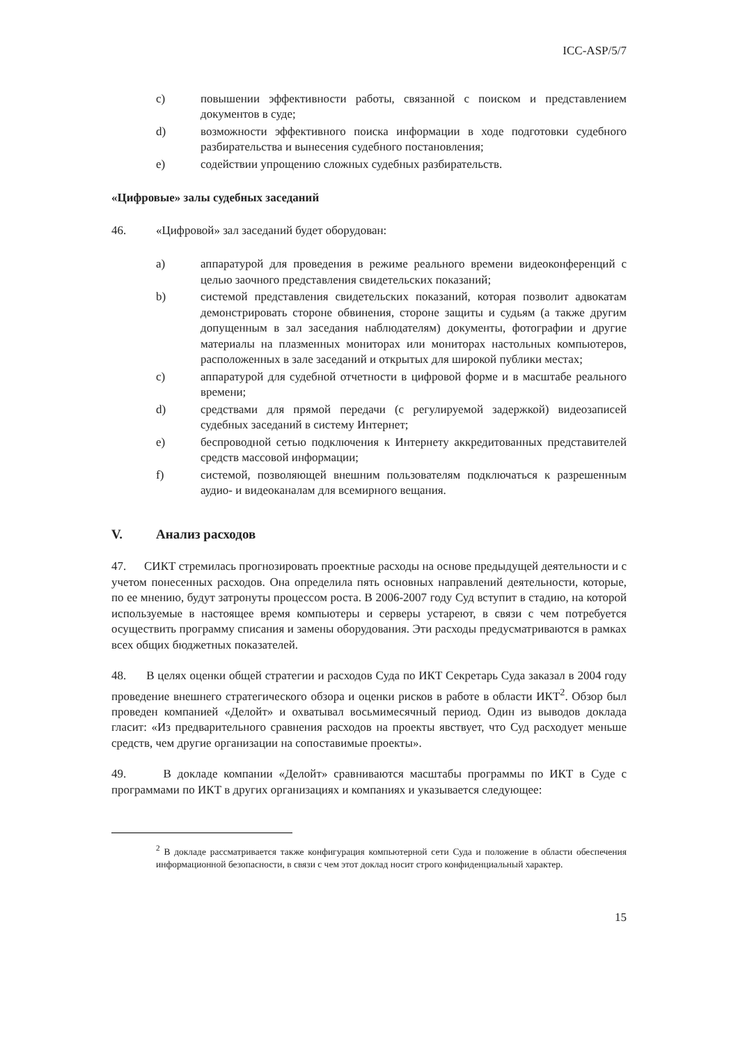ICC-ASP/5/7
c) повышении эффективности работы, связанной с поиском и представлением документов в суде;
d) возможности эффективного поиска информации в ходе подготовки судебного разбирательства и вынесения судебного постановления;
e) содействии упрощению сложных судебных разбирательств.
«Цифровые» залы судебных заседаний
46. «Цифровой» зал заседаний будет оборудован:
a) аппаратурой для проведения в режиме реального времени видеоконференций с целью заочного представления свидетельских показаний;
b) системой представления свидетельских показаний, которая позволит адвокатам демонстрировать стороне обвинения, стороне защиты и судьям (а также другим допущенным в зал заседания наблюдателям) документы, фотографии и другие материалы на плазменных мониторах или мониторах настольных компьютеров, расположенных в зале заседаний и открытых для широкой публики местах;
c) аппаратурой для судебной отчетности в цифровой форме и в масштабе реального времени;
d) средствами для прямой передачи (с регулируемой задержкой) видеозаписей судебных заседаний в систему Интернет;
e) беспроводной сетью подключения к Интернету аккредитованных представителей средств массовой информации;
f) системой, позволяющей внешним пользователям подключаться к разрешенным аудио- и видеоканалам для всемирного вещания.
V. Анализ расходов
47. СИКТ стремилась прогнозировать проектные расходы на основе предыдущей деятельности и с учетом понесенных расходов. Она определила пять основных направлений деятельности, которые, по ее мнению, будут затронуты процессом роста. В 2006-2007 году Суд вступит в стадию, на которой используемые в настоящее время компьютеры и серверы устареют, в связи с чем потребуется осуществить программу списания и замены оборудования. Эти расходы предусматриваются в рамках всех общих бюджетных показателей.
48. В целях оценки общей стратегии и расходов Суда по ИКТ Секретарь Суда заказал в 2004 году проведение внешнего стратегического обзора и оценки рисков в работе в области ИКТ<sup>2</sup>. Обзор был проведен компанией «Делойт» и охватывал восьмимесячный период. Один из выводов доклада гласит: «Из предварительного сравнения расходов на проекты явствует, что Суд расходует меньше средств, чем другие организации на сопоставимые проекты».
49. В докладе компании «Делойт» сравниваются масштабы программы по ИКТ в Суде с программами по ИКТ в других организациях и компаниях и указывается следующее:
<sup>2</sup> В докладе рассматривается также конфигурация компьютерной сети Суда и положение в области обеспечения информационной безопасности, в связи с чем этот доклад носит строго конфиденциальный характер.
15